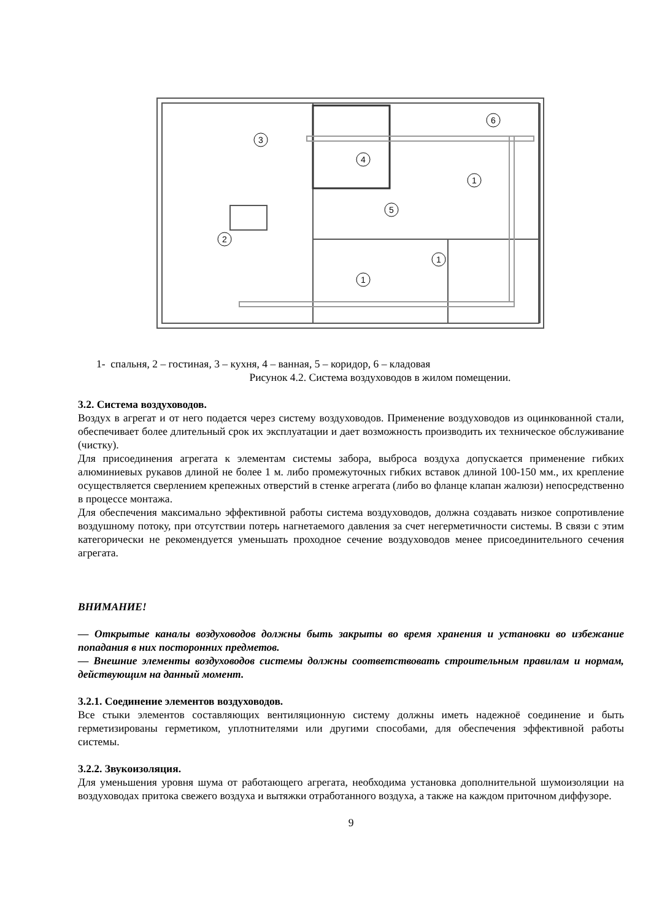3
4
5
2
1
1
1
6
1- спальня, 2 – гостиная, 3 – кухня, 4 – ванная, 5 – коридор, 6 – кладовая
Рисунок 4.2. Система воздуховодов в жилом помещении.
3.2. Система воздуховодов.
Воздух в агрегат и от него подается через систему воздуховодов. Применение воздуховодов из оцинкованной стали, обеспечивает более длительный срок их эксплуатации и дает возможность производить их техническое обслуживание (чистку).
Для присоединения агрегата к элементам системы забора, выброса воздуха допускается применение гибких алюминиевых рукавов длиной не более 1 м. либо промежуточных гибких вставок длиной 100-150 мм., их крепление осуществляется сверлением крепежных отверстий в стенке агрегата (либо во фланце клапан жалюзи) непосредственно в процессе монтажа.
Для обеспечения максимально эффективной работы система воздуховодов, должна создавать низкое сопротивление воздушному потоку, при отсутствии потерь нагнетаемого давления за счет негерметичности системы. В связи с этим категорически не рекомендуется уменьшать проходное сечение воздуховодов менее присоединительного сечения агрегата.
ВНИМАНИЕ!
— Открытые каналы воздуховодов должны быть закрыты во время хранения и установки во избежание попадания в них посторонних предметов.
— Внешние элементы воздуховодов системы должны соответствовать строительным правилам и нормам, действующим на данный момент.
3.2.1. Соединение элементов воздуховодов.
Все стыки элементов составляющих вентиляционную систему должны иметь надежноё соединение и быть герметизированы герметиком, уплотнителями или другими способами, для обеспечения эффективной работы системы.
3.2.2. Звукоизоляция.
Для уменьшения уровня шума от работающего агрегата, необходима установка дополнительной шумоизоляции на воздуховодах притока свежего воздуха и вытяжки отработанного воздуха, а также на каждом приточном диффузоре.
9